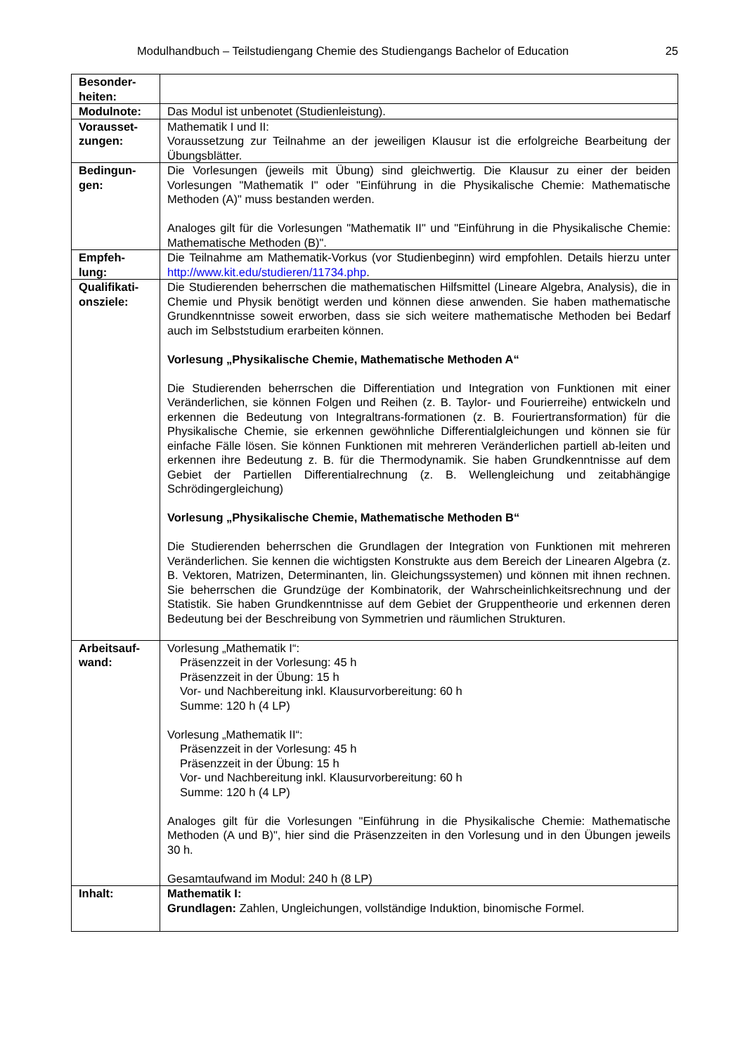Modulhandbuch – Teilstudiengang Chemie des Studiengangs Bachelor of Education 25
| Besonder- heiten: | |
| Modulnote: | Das Modul ist unbenotet (Studienleistung). |
| Vorausset- zungen: | Mathematik I und II: Voraussetzung zur Teilnahme an der jeweiligen Klausur ist die erfolgreiche Bearbeitung der Übungsblätter. |
| Bedingun- gen: | Die Vorlesungen (jeweils mit Übung) sind gleichwertig. Die Klausur zu einer der beiden Vorlesungen "Mathematik I" oder "Einführung in die Physikalische Chemie: Mathematische Methoden (A)" muss bestanden werden. Analoges gilt für die Vorlesungen "Mathematik II" und "Einführung in die Physikalische Chemie: Mathematische Methoden (B)". |
| Empfeh- lung: | Die Teilnahme am Mathematik-Vorkus (vor Studienbeginn) wird empfohlen. Details hierzu unter http://www.kit.edu/studieren/11734.php . |
| Qualifikati- onsziele: | Die Studierenden beherrschen die mathematischen Hilfsmittel (Lineare Algebra, Analysis), die in Chemie und Physik benötigt werden und können diese anwenden. Sie haben mathematische Grundkenntnisse soweit erworben, dass sie sich weitere mathematische Methoden bei Bedarf auch im Selbststudium erarbeiten können. Vorlesung „Physikalische Chemie, Mathematische Methoden A“ Die Studierenden beherrschen die Differentiation und Integration von Funktionen mit einer Veränderlichen, sie können Folgen und Reihen (z. B. Taylor- und Fourierreihe) entwickeln und erkennen die Bedeutung von Integraltrans-formationen (z. B. Fouriertransformation) für die Physikalische Chemie, sie erkennen gewöhnliche Differentialgleichungen und können sie für einfache Fälle lösen. Sie können Funktionen mit mehreren Veränderlichen partiell ab-leiten und erkennen ihre Bedeutung z. B. für die Thermodynamik. Sie haben Grundkenntnisse auf dem Gebiet der Partiellen Differentialrechnung (z. B. Wellengleichung und zeitabhängige Schrödingergleichung) Vorlesung „Physikalische Chemie, Mathematische Methoden B“ Die Studierenden beherrschen die Grundlagen der Integration von Funktionen mit mehreren Veränderlichen. Sie kennen die wichtigsten Konstrukte aus dem Bereich der Linearen Algebra (z. B. Vektoren, Matrizen, Determinanten, lin. Gleichungssystemen) und können mit ihnen rechnen. Sie beherrschen die Grundzüge der Kombinatorik, der Wahrscheinlichkeitsrechnung und der Statistik. Sie haben Grundkenntnisse auf dem Gebiet der Gruppentheorie und erkennen deren Bedeutung bei der Beschreibung von Symmetrien und räumlichen Strukturen. |
| Arbeitsauf- wand: | Vorlesung „Mathematik I“: Präsenzzeit in der Vorlesung: 45 h Präsenzzeit in der Übung: 15 h Vor- und Nachbereitung inkl. Klausurvorbereitung: 60 h Summe: 120 h (4 LP) Vorlesung „Mathematik II“: Präsenzzeit in der Vorlesung: 45 h Präsenzzeit in der Übung: 15 h Vor- und Nachbereitung inkl. Klausurvorbereitung: 60 h Summe: 120 h (4 LP) Analoges gilt für die Vorlesungen "Einführung in die Physikalische Chemie: Mathematische Methoden (A und B)", hier sind die Präsenzzeiten in den Vorlesung und in den Übungen jeweils 30 h. Gesamtaufwand im Modul: 240 h (8 LP) |
| Inhalt: | Mathematik I: Grundlagen: Zahlen, Ungleichungen, vollständige Induktion, binomische Formel. |